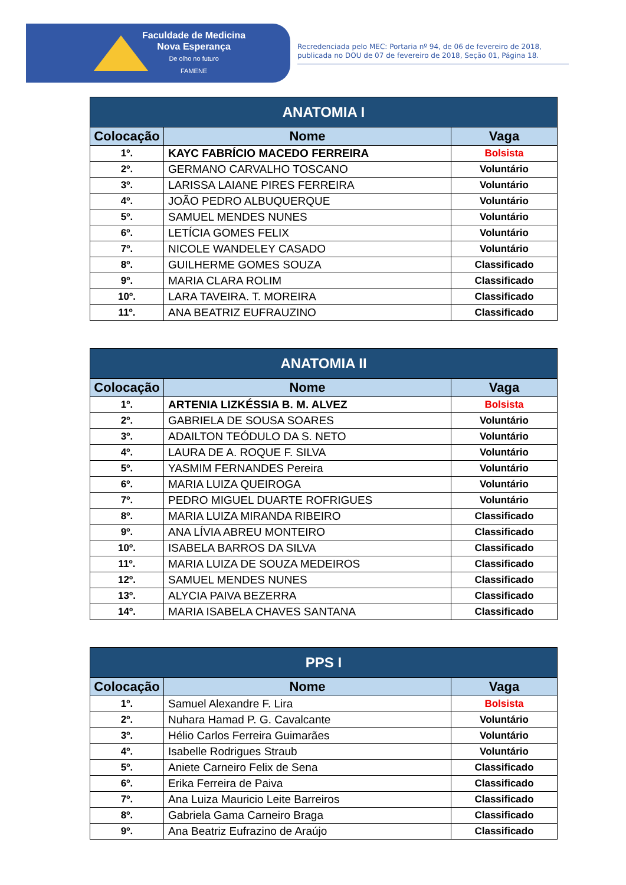Faculdade de Medicina
Nova Esperança
De olho no futuro
FAMENE
Recredenciada pelo MEC: Portaria nº 94, de 06 de fevereiro de 2018, publicada no DOU de 07 de fevereiro de 2018, Seção 01, Página 18.
| ANATOMIA I | | |
| --- | --- | --- |
| Colocação | Nome | Vaga |
| 1º. | KAYC FABRÍCIO MACEDO FERREIRA | Bolsista |
| 2º. | GERMANO CARVALHO TOSCANO | Voluntário |
| 3º. | LARISSA LAIANE PIRES FERREIRA | Voluntário |
| 4º. | JOÃO PEDRO ALBUQUERQUE | Voluntário |
| 5º. | SAMUEL MENDES NUNES | Voluntário |
| 6º. | LETÍCIA GOMES FELIX | Voluntário |
| 7º. | NICOLE WANDELEY CASADO | Voluntário |
| 8º. | GUILHERME GOMES SOUZA | Classificado |
| 9º. | MARIA CLARA ROLIM | Classificado |
| 10º. | LARA TAVEIRA. T. MOREIRA | Classificado |
| 11º. | ANA BEATRIZ EUFRAUZINO | Classificado |
| ANATOMIA II | | |
| --- | --- | --- |
| Colocação | Nome | Vaga |
| 1º. | ARTENIA LIZKÉSSIA B. M. ALVEZ | Bolsista |
| 2º. | GABRIELA DE SOUSA SOARES | Voluntário |
| 3º. | ADAILTON TEÓDULO DA S. NETO | Voluntário |
| 4º. | LAURA DE A. ROQUE F. SILVA | Voluntário |
| 5º. | YASMIM FERNANDES Pereira | Voluntário |
| 6º. | MARIA LUIZA QUEIROGA | Voluntário |
| 7º. | PEDRO MIGUEL DUARTE ROFRIGUES | Voluntário |
| 8º. | MARIA LUIZA MIRANDA RIBEIRO | Classificado |
| 9º. | ANA LÍVIA ABREU MONTEIRO | Classificado |
| 10º. | ISABELA BARROS DA SILVA | Classificado |
| 11º. | MARIA LUIZA DE SOUZA MEDEIROS | Classificado |
| 12º. | SAMUEL MENDES NUNES | Classificado |
| 13º. | ALYCIA PAIVA BEZERRA | Classificado |
| 14º. | MARIA ISABELA CHAVES SANTANA | Classificado |
| PPS I | | |
| --- | --- | --- |
| Colocação | Nome | Vaga |
| 1º. | Samuel Alexandre F. Lira | Bolsista |
| 2º. | Nuhara Hamad P. G. Cavalcante | Voluntário |
| 3º. | Hélio Carlos Ferreira Guimarães | Voluntário |
| 4º. | Isabelle Rodrigues Straub | Voluntário |
| 5º. | Aniete Carneiro Felix de Sena | Classificado |
| 6º. | Erika Ferreira de Paiva | Classificado |
| 7º. | Ana Luiza Mauricio Leite Barreiros | Classificado |
| 8º. | Gabriela Gama Carneiro Braga | Classificado |
| 9º. | Ana Beatriz Eufrazino de Araújo | Classificado |